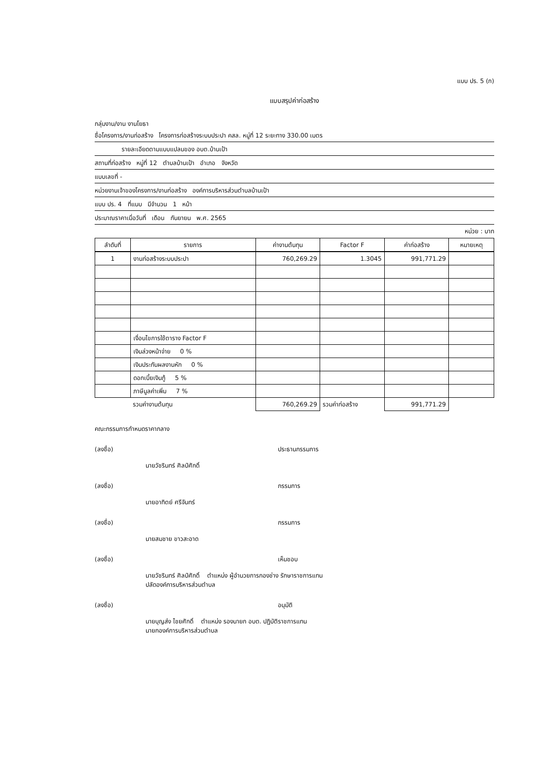แบบ ปร. 5 (ก)
แบบสรุปค่าก่อสร้าง
กลุ่มงาน/งาน งานโยธา
ชื่อโครงการ/งานก่อสร้าง โครงการก่อสร้างระบบประปา คสล. หมู่ที่ 12 ระยะทาง 330.00 เมตร
รายละเอียดตามแบบแปลนของ อบต.บ้านเป้า
สถานที่ก่อสร้าง หมู่ที่ 12 ตำบลบ้านเป้า อำเภอ จังหวัด
แบบเลขที่ -
หน่วยงานเจ้าของโครงการ/งานก่อสร้าง องค์การบริหารส่วนตำบลบ้านเป้า
แบบ ปร. 4 ที่แนบ มีจำนวน 1 หน้า
ประมาณราคาเมื่อวันที่ เดือน กันยายน พ.ศ. 2565
หน่วย : บาท
| ลำดับที่ | รายการ | ค่างานต้นทุน | Factor F | ค่าก่อสร้าง | หมายเหตุ |
| --- | --- | --- | --- | --- | --- |
| 1 | งานก่อสร้างระบบประปา | 760,269.29 | 1.3045 | 991,771.29 | |
| | เงื่อนไขการใช้ตาราง Factor F | | | | |
| | เงินล่วงหน้าจ่าย 0 % | | | | |
| | เงินประกันผลงานหัก 0 % | | | | |
| | ดอกเบี้ยเงินกู้ 5 % | | | | |
| | ภาษีมูลค่าเพิ่ม 7 % | | | | |
| | รวมค่างานต้นทุน | 760,269.29 | รวมค่าก่อสร้าง | 991,771.29 | |
คณะกรรมการกำหนดราคากลาง
(ลงชื่อ) ประธานกรรมการ
นายวัชรินทร์ ศิลป์ศักดิ์
(ลงชื่อ) กรรมการ
นายอาทิตย์ ศรีจันทร์
(ลงชื่อ) กรรมการ
นายสมชาย ขาวสะอาด
(ลงชื่อ) เห็นชอบ
นายวัชรินทร์ ศิลป์ศักดิ์ ตำแหน่ง ผู้อำนวยการกองช่าง รักษาราชการแทน
ปลัดองค์การบริหารส่วนตำบล
(ลงชื่อ) อนุมัติ
นายบุญส่ง ไชยศักดิ์ ตำแหน่ง รองนายก อบต. ปฏิบัติราชการแทน
นายกองค์การบริหารส่วนตำบล